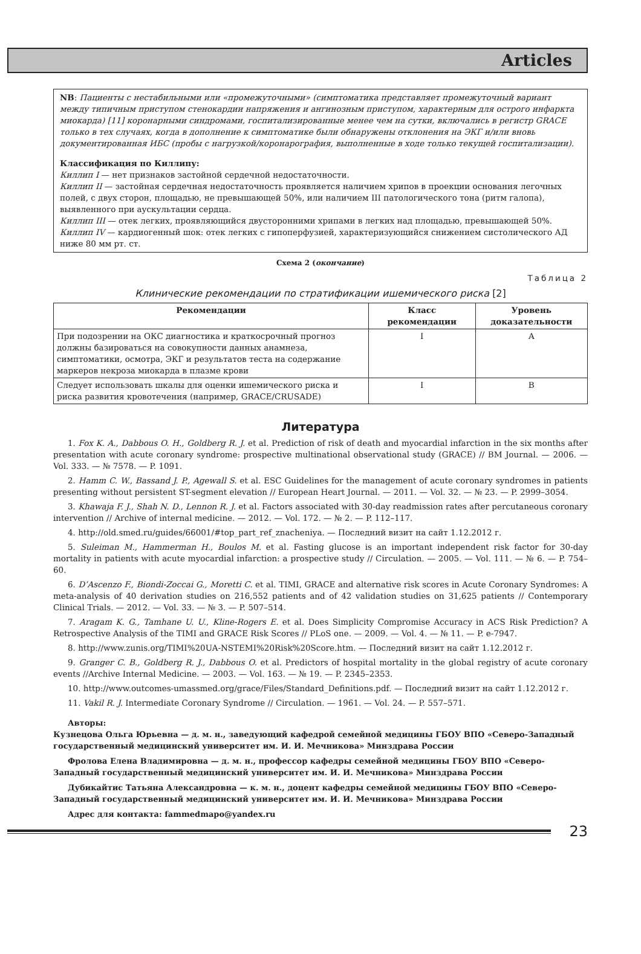Articles
NB: Пациенты с нестабильными или «промежуточными» (симптоматика представляет промежуточный вариант между типичным приступом стенокардии напряжения и ангинозным приступом, характерным для острого инфаркта миокарда) [11] коронарными синдромами, госпитализированные менее чем на сутки, включались в регистр GRACE только в тех случаях, когда в дополнение к симптоматике были обнаружены отклонения на ЭКГ и/или вновь документированная ИБС (пробы с нагрузкой/коронарография, выполненные в ходе только текущей госпитализации).
Классификация по Киллипу:
Киллип I — нет признаков застойной сердечной недостаточности.
Киллип II — застойная сердечная недостаточность проявляется наличием хрипов в проекции основания легочных полей, с двух сторон, площадью, не превышающей 50%, или наличием III патологического тона (ритм галопа), выявленного при аускультации сердца.
Киллип III — отек легких, проявляющийся двусторонними хрипами в легких над площадью, превышающей 50%.
Киллип IV — кардиогенный шок: отек легких с гипоперфузией, характеризующийся снижением систолического АД ниже 80 мм рт. ст.
Схема 2 (окончание)
Таблица 2
Клинические рекомендации по стратификации ишемического риска [2]
| Рекомендации | Класс рекомендации | Уровень доказательности |
| --- | --- | --- |
| При подозрении на ОКС диагностика и краткосрочный прогноз должны базироваться на совокупности данных анамнеза, симптоматики, осмотра, ЭКГ и результатов теста на содержание маркеров некроза миокарда в плазме крови | I | A |
| Следует использовать шкалы для оценки ишемического риска и риска развития кровотечения (например, GRACE/CRUSADE) | I | B |
Литература
1. Fox K. A., Dabbous O. H., Goldberg R. J. et al. Prediction of risk of death and myocardial infarction in the six months after presentation with acute coronary syndrome: prospective multinational observational study (GRACE) // BM Journal. — 2006. — Vol. 333. — № 7578. — P. 1091.
2. Hamm C. W., Bassand J. P., Agewall S. et al. ESC Guidelines for the management of acute coronary syndromes in patients presenting without persistent ST-segment elevation // European Heart Journal. — 2011. — Vol. 32. — № 23. — P. 2999–3054.
3. Khawaja F. J., Shah N. D., Lennon R. J. et al. Factors associated with 30-day readmission rates after percutaneous coronary intervention // Archive of internal medicine. — 2012. — Vol. 172. — № 2. — P. 112–117.
4. http://old.smed.ru/guides/66001/#top_part_ref_znacheniya. — Последний визит на сайт 1.12.2012 г.
5. Suleiman M., Hammerman H., Boulos M. et al. Fasting glucose is an important independent risk factor for 30-day mortality in patients with acute myocardial infarction: a prospective study // Circulation. — 2005. — Vol. 111. — № 6. — P. 754–60.
6. D’Ascenzo F., Biondi-Zoccai G., Moretti C. et al. TIMI, GRACE and alternative risk scores in Acute Coronary Syndromes: A meta-analysis of 40 derivation studies on 216,552 patients and of 42 validation studies on 31,625 patients // Contemporary Clinical Trials. — 2012. — Vol. 33. — № 3. — P. 507–514.
7. Aragam K. G., Tamhane U. U., Kline-Rogers E. et al. Does Simplicity Compromise Accuracy in ACS Risk Prediction? A Retrospective Analysis of the TIMI and GRACE Risk Scores // PLoS one. — 2009. — Vol. 4. — № 11. — P. e-7947.
8. http://www.zunis.org/TIMI%20UA-NSTEMI%20Risk%20Score.htm. — Последний визит на сайт 1.12.2012 г.
9. Granger C. B., Goldberg R. J., Dabbous O. et al. Predictors of hospital mortality in the global registry of acute coronary events //Archive Internal Medicine. — 2003. — Vol. 163. — № 19. — P. 2345–2353.
10. http://www.outcomes-umassmed.org/grace/Files/Standard_Definitions.pdf. — Последний визит на сайт 1.12.2012 г.
11. Vakil R. J. Intermediate Coronary Syndrome // Circulation. — 1961. — Vol. 24. — P. 557–571.
Авторы:
Кузнецова Ольга Юрьевна — д. м. н., заведующий кафедрой семейной медицины ГБОУ ВПО «Северо-Западный государственный медицинский университет им. И. И. Мечникова» Минздрава России
Фролова Елена Владимировна — д. м. н., профессор кафедры семейной медицины ГБОУ ВПО «Северо-Западный государственный медицинский университет им. И. И. Мечникова» Минздрава России
Дубикайтис Татьяна Александровна — к. м. н., доцент кафедры семейной медицины ГБОУ ВПО «Северо-Западный государственный медицинский университет им. И. И. Мечникова» Минздрава России
Адрес для контакта: fammedmapo@yandex.ru
23